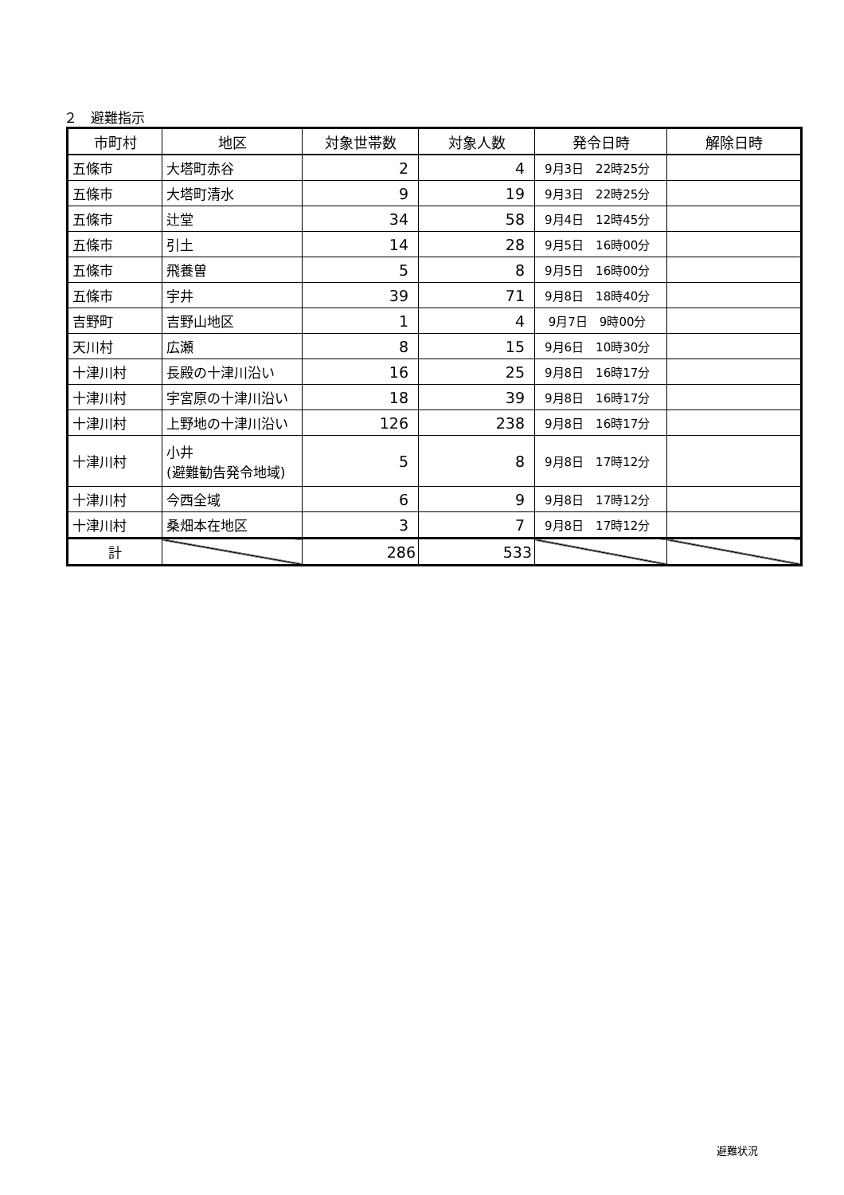２　避難指示
| 市町村 | 地区 | 対象世帯数 | 対象人数 | 発令日時 | 解除日時 |
| --- | --- | --- | --- | --- | --- |
| 五條市 | 大塔町赤谷 | 2 | 4 | 9月3日 22時25分 | |
| 五條市 | 大塔町清水 | 9 | 19 | 9月3日 22時25分 | |
| 五條市 | 辻堂 | 34 | 58 | 9月4日 12時45分 | |
| 五條市 | 引土 | 14 | 28 | 9月5日 16時00分 | |
| 五條市 | 飛養曽 | 5 | 8 | 9月5日 16時00分 | |
| 五條市 | 宇井 | 39 | 71 | 9月8日 18時40分 | |
| 吉野町 | 吉野山地区 | 1 | 4 | 9月7日 9時00分 | |
| 天川村 | 広瀬 | 8 | 15 | 9月6日 10時30分 | |
| 十津川村 | 長殿の十津川沿い | 16 | 25 | 9月8日 16時17分 | |
| 十津川村 | 宇宮原の十津川沿い | 18 | 39 | 9月8日 16時17分 | |
| 十津川村 | 上野地の十津川沿い | 126 | 238 | 9月8日 16時17分 | |
| 十津川村 | 小井 (避難勧告発令地域) | 5 | 8 | 9月8日 17時12分 | |
| 十津川村 | 今西全域 | 6 | 9 | 9月8日 17時12分 | |
| 十津川村 | 桑畑本在地区 | 3 | 7 | 9月8日 17時12分 | |
| 計 | | 286 | 533 | | |
避難状況